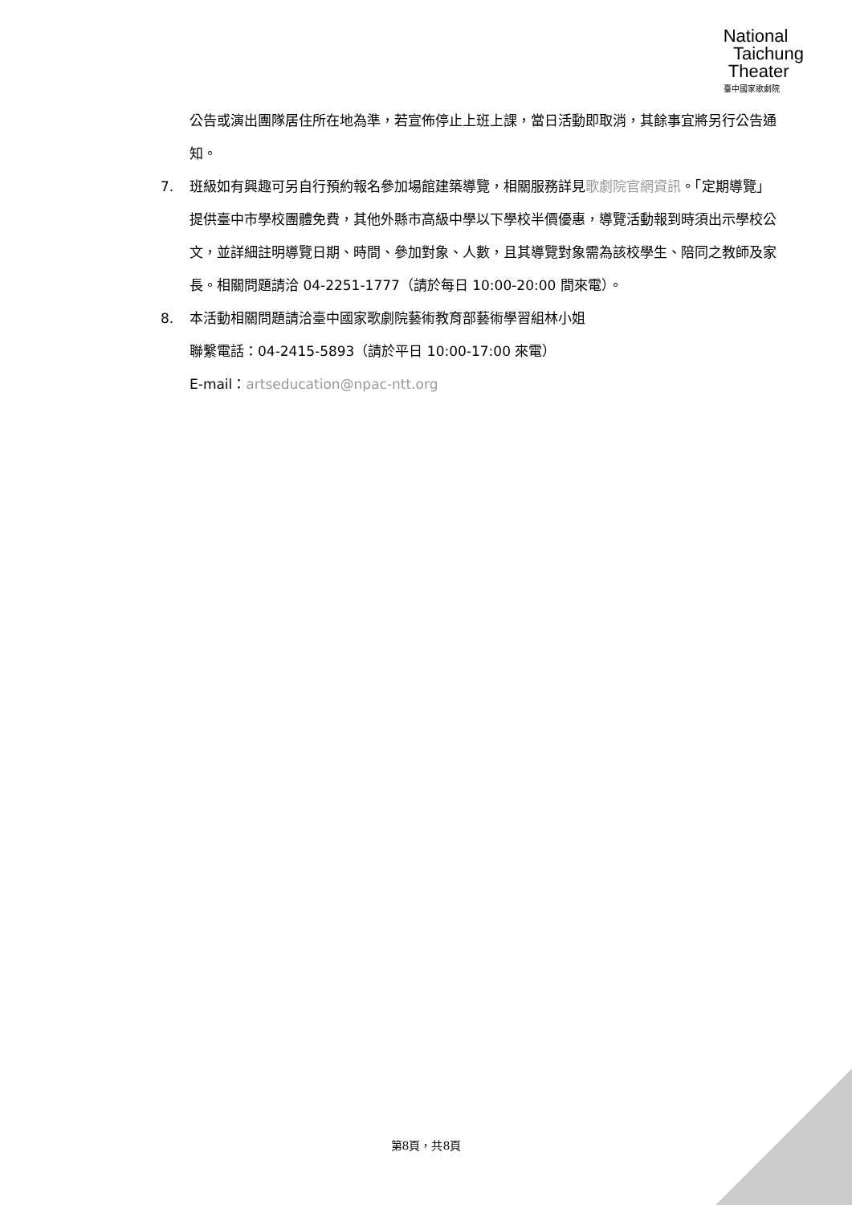National
Taichung
Theater
臺中國家歌劇院
公告或演出團隊居住所在地為準，若宣佈停止上班上課，當日活動即取消，其餘事宜將另行公告通知。
7. 班級如有興趣可另自行預約報名參加場館建築導覽，相關服務詳見歌劇院官網資訊。「定期導覽」提供臺中市學校團體免費，其他外縣市高級中學以下學校半價優惠，導覽活動報到時須出示學校公文，並詳細註明導覽日期、時間、參加對象、人數，且其導覽對象需為該校學生、陪同之教師及家長。相關問題請洽 04-2251-1777（請於每日 10:00-20:00 間來電）。
8. 本活動相關問題請洽臺中國家歌劇院藝術教育部藝術學習組林小姐
聯繫電話：04-2415-5893（請於平日 10:00-17:00 來電）
E-mail：artseducation@npac-ntt.org
第8頁，共8頁